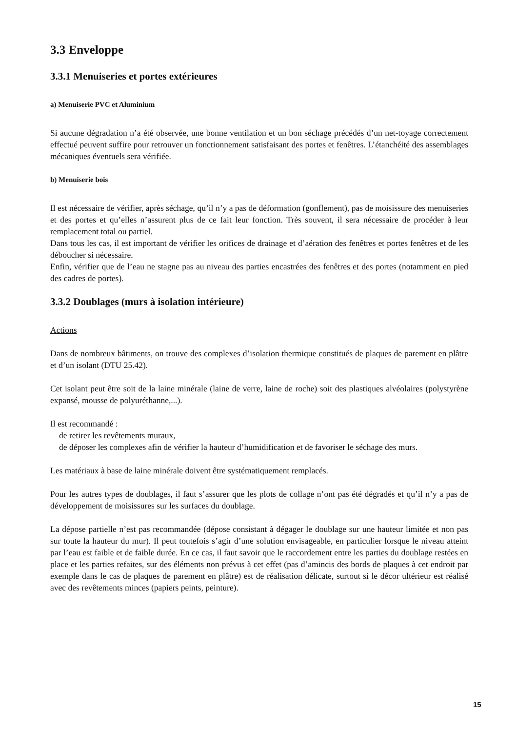3.3 Enveloppe
3.3.1 Menuiseries et portes extérieures
a) Menuiserie PVC et Aluminium
Si aucune dégradation n’a été observée, une bonne ventilation et un bon séchage précédés d’un net-toyage correctement effectué peuvent suffire pour retrouver un fonctionnement satisfaisant des portes et fenêtres. L’étanchéité des assemblages mécaniques éventuels sera vérifiée.
b) Menuiserie bois
Il est nécessaire de vérifier, après séchage, qu’il n’y a pas de déformation (gonflement), pas de moisissure des menuiseries et des portes et qu’elles n’assurent plus de ce fait leur fonction. Très souvent, il sera nécessaire de procéder à leur remplacement total ou partiel.
Dans tous les cas, il est important de vérifier les orifices de drainage et d’aération des fenêtres et portes fenêtres et de les déboucher si nécessaire.
Enfin, vérifier que de l’eau ne stagne pas au niveau des parties encastrées des fenêtres et des portes (notamment en pied des cadres de portes).
3.3.2 Doublages (murs à isolation intérieure)
Actions
Dans de nombreux bâtiments, on trouve des complexes d’isolation thermique constitués de plaques de parement en plâtre et d’un isolant (DTU 25.42).
Cet isolant peut être soit de la laine minérale (laine de verre, laine de roche) soit des plastiques alvéolaires (polystyrène expansé, mousse de polyuréthanne,...).
Il est recommandé :
de retirer les revêtements muraux,
de déposer les complexes afin de vérifier la hauteur d’humidification et de favoriser le séchage des murs.
Les matériaux à base de laine minérale doivent être systématiquement remplacés.
Pour les autres types de doublages, il faut s’assurer que les plots de collage n’ont pas été dégradés et qu’il n’y a pas de développement de moisissures sur les surfaces du doublage.
La dépose partielle n’est pas recommandée (dépose consistant à dégager le doublage sur une hauteur limitée et non pas sur toute la hauteur du mur). Il peut toutefois s’agir d’une solution envisageable, en particulier lorsque le niveau atteint par l’eau est faible et de faible durée. En ce cas, il faut savoir que le raccordement entre les parties du doublage restées en place et les parties refaites, sur des éléments non prévus à cet effet (pas d’amincis des bords de plaques à cet endroit par exemple dans le cas de plaques de parement en plâtre) est de réalisation délicate, surtout si le décor ultérieur est réalisé avec des revêtements minces (papiers peints, peinture).
15